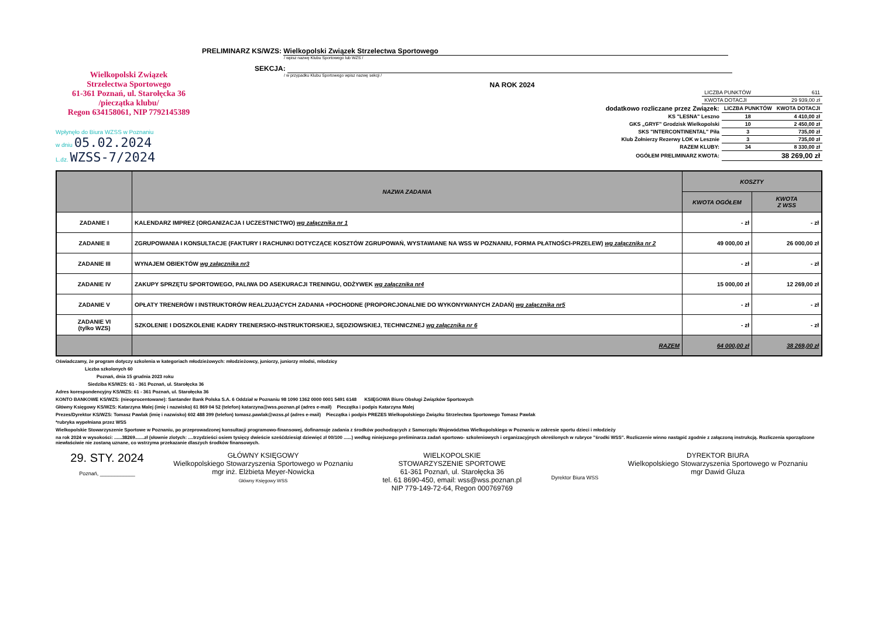Wielkopolski Związek
Strzelectwa Sportowego
61-361 Poznań, ul. Starołęcka 36
/pieczątka klubu/
Regon 634158061, NIP 7792145389
Wpłynęło do Biura WZSS w Poznaniu
w dniu 05.02.2024
L.dz. WZSS-7/2024
PRELIMINARZ KS/WZS: Wielkopolski Związek Strzelectwa Sportowego
/ wpisz nazwę Klubu Sportowego lub WZS /
SEKCJA:
/ w przypadku Klubu Sportowego wpisz nazwę sekcji /
NA ROK 2024
| LICZBA PUNKTÓW | 611 |
| KWOTA DOTACJI | 29 939,00 zł |
| dodatkowo rozliczane przez Związek: | LICZBA PUNKTÓW | KWOTA DOTACJI |
| KS "LESNA" Leszno | 18 | 4 410,00 zł |
| GKS „GRYF” Grodzisk Wielkopolski | 10 | 2 450,00 zł |
| SKS "INTERCONTINENTAL" Piła | 3 | 735,00 zł |
| Klub Żołnierzy Rezerwy LOK w Lesznie | 3 | 735,00 zł |
| RAZEM KLUBY: | 34 | 8 330,00 zł |
| OGÓŁEM PRELIMINARZ KWOTA: | | 38 269,00 zł |
| | NAZWA ZADANIA | KOSZTY | |
| --- | --- | --- | --- |
| | | KWOTA OGÓŁEM | KWOTA Z WSS |
| ZADANIE I | KALENDARZ IMPREZ (ORGANIZACJA I UCZESTNICTWO) wg załącznika nr 1 | - zł | - zł |
| ZADANIE II | ZGRUPOWANIA I KONSULTACJE (FAKTURY I RACHUNKI DOTYCZĄCE KOSZTÓW ZGRUPOWAŃ, WYSTAWIANE NA WSS W POZNANIU, FORMA PŁATNOŚCI-PRZELEW) wg załącznika nr 2 | 49 000,00 zł | 26 000,00 zł |
| ZADANIE III | WYNAJEM OBIEKTÓW wg załącznika nr3 | - zł | - zł |
| ZADANIE IV | ZAKUPY SPRZĘTU SPORTOWEGO, PALIWA DO ASEKURACJI TRENINGU, ODŻYWEK wg załącznika nr4 | 15 000,00 zł | 12 269,00 zł |
| ZADANIE V | OPŁATY TRENERÓW I INSTRUKTORÓW REALZUJĄCYCH ZADANIA +POCHODNE (PROPORCJONALNIE DO WYKONYWANYCH ZADAŃ) wg załącznika nr5 | - zł | - zł |
| ZADANIE VI (tylko WZS) | SZKOLENIE I DOSZKOLENIE KADRY TRENERSKO-INSTRUKTORSKIEJ, SĘDZIOWSKIEJ, TECHNICZNEJ wg załącznika nr 6 | - zł | - zł |
| | RAZEM | 64 000,00 zł | 38 269,00 zł |
Oświadczamy, że program dotyczy szkolenia w kategoriach młodzieżowych: młodzieżowcy, juniorzy, juniorzy mlodsi, mlodzicy
Liczba szkolonych 60
Poznań, dnia 15 grudnia 2023 roku
Siedziba KS/WZS: 61 - 361 Poznań, ul. Starołęcka 36
Adres korespondencyjny KS/WZS: 61 - 361 Poznań, ul. Starołęcka 36
KONTO BANKOWE KS/WZS: (nieoprocentowane): Santander Bank Polska S.A. 6 Oddział w Poznaniu 98 1090 1362 0000 0001 5491 6148 KSIĘGOWA Biuro Obsługi Związków Sportowych
Główny Księgowy KS/WZS: Katarzyna Malej (imię i nazwisko) 61 869 04 52 (telefon) katarzyna@wss.poznan.pl (adres e-mail) Pieczątka i podpis Katarzyna Malej
Prezes/Dyrektor KS/WZS: Tomasz Pawlak (imię i nazwisko) 602 488 399 (telefon) tomasz.pawlak@wzss.pl (adres e-mail) Pieczątka i podpis PREZES Wielkopolskiego Związku Strzelectwa Sportowego Tomasz Pawlak
*rubryka wypełniana przez WSS
Wielkopolskie Stowarzyszenie Sportowe w Poznaniu, po przeprowadzonej konsultacji programowo-finansowej, dofinansuje zadania z środków pochodzących z Samorządu Województwa Wielkopolskiego w Poznaniu w zakresie sportu dzieci i młodzieży
na rok 2024 w wysokości: ......38269.......zł (słownie zlotych: ....trzydzieści osiem tysięcy dwieście sześćdziesiąt dziewięć zł 00/100 ......) według niniejszego preliminarza zadań sportowo- szkoleniowych i organizacyjnych określonych w rubryce "środki WSS". Rozliczenie winno nastąpić zgodnie z załączoną instrukcją. Rozliczenia sporządzone niewłaściwie nie zostaną uznane, co wstrzyma przekazanie dlaszych środków finansowych.
29. STY. 2024
Poznań, ____________
GŁÓWNY KSIĘGOWY
Wielkopolskiego Stowarzyszenia Sportowego w Poznaniu
mgr inż. Elżbieta Meyer-Nowicka
Główny Księgowy WSS
WIELKOPOLSKIE
STOWARZYSZENIE SPORTOWE
61-361 Poznań, ul. Starołęcka 36
tel. 61 8690-450, email: wss@wss.poznan.pl
NIP 779-149-72-64, Regon 000769769
Dyrektor Biura WSS
DYREKTOR BIURA
Wielkopolskiego Stowarzyszenia Sportowego w Poznaniu
mgr Dawid Gluza